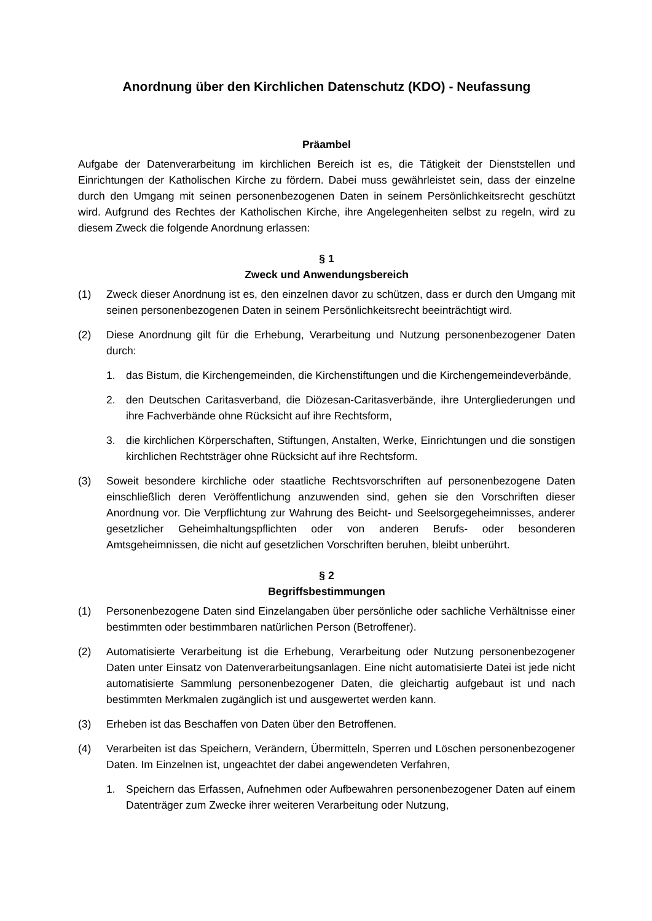Anordnung über den Kirchlichen Datenschutz (KDO) - Neufassung
Präambel
Aufgabe der Datenverarbeitung im kirchlichen Bereich ist es, die Tätigkeit der Dienststellen und Einrichtungen der Katholischen Kirche zu fördern. Dabei muss gewährleistet sein, dass der einzelne durch den Umgang mit seinen personenbezogenen Daten in seinem Persönlichkeitsrecht geschützt wird. Aufgrund des Rechtes der Katholischen Kirche, ihre Angelegenheiten selbst zu regeln, wird zu diesem Zweck die folgende Anordnung erlassen:
§ 1
Zweck und Anwendungsbereich
(1) Zweck dieser Anordnung ist es, den einzelnen davor zu schützen, dass er durch den Umgang mit seinen personenbezogenen Daten in seinem Persönlichkeitsrecht beeinträchtigt wird.
(2) Diese Anordnung gilt für die Erhebung, Verarbeitung und Nutzung personenbezogener Daten durch:
1. das Bistum, die Kirchengemeinden, die Kirchenstiftungen und die Kirchengemeindeverbände,
2. den Deutschen Caritasverband, die Diözesan-Caritasverbände, ihre Untergliederungen und ihre Fachverbände ohne Rücksicht auf ihre Rechtsform,
3. die kirchlichen Körperschaften, Stiftungen, Anstalten, Werke, Einrichtungen und die sonstigen kirchlichen Rechtsträger ohne Rücksicht auf ihre Rechtsform.
(3) Soweit besondere kirchliche oder staatliche Rechtsvorschriften auf personenbezogene Daten einschließlich deren Veröffentlichung anzuwenden sind, gehen sie den Vorschriften dieser Anordnung vor. Die Verpflichtung zur Wahrung des Beicht- und Seelsorgegeheimnisses, anderer gesetzlicher Geheimhaltungspflichten oder von anderen Berufs- oder besonderen Amtsgeheimnissen, die nicht auf gesetzlichen Vorschriften beruhen, bleibt unberührt.
§ 2
Begriffsbestimmungen
(1) Personenbezogene Daten sind Einzelangaben über persönliche oder sachliche Verhältnisse einer bestimmten oder bestimmbaren natürlichen Person (Betroffener).
(2) Automatisierte Verarbeitung ist die Erhebung, Verarbeitung oder Nutzung personenbezogener Daten unter Einsatz von Datenverarbeitungsanlagen. Eine nicht automatisierte Datei ist jede nicht automatisierte Sammlung personenbezogener Daten, die gleichartig aufgebaut ist und nach bestimmten Merkmalen zugänglich ist und ausgewertet werden kann.
(3) Erheben ist das Beschaffen von Daten über den Betroffenen.
(4) Verarbeiten ist das Speichern, Verändern, Übermitteln, Sperren und Löschen personenbezogener Daten. Im Einzelnen ist, ungeachtet der dabei angewendeten Verfahren,
1. Speichern das Erfassen, Aufnehmen oder Aufbewahren personenbezogener Daten auf einem Datenträger zum Zwecke ihrer weiteren Verarbeitung oder Nutzung,